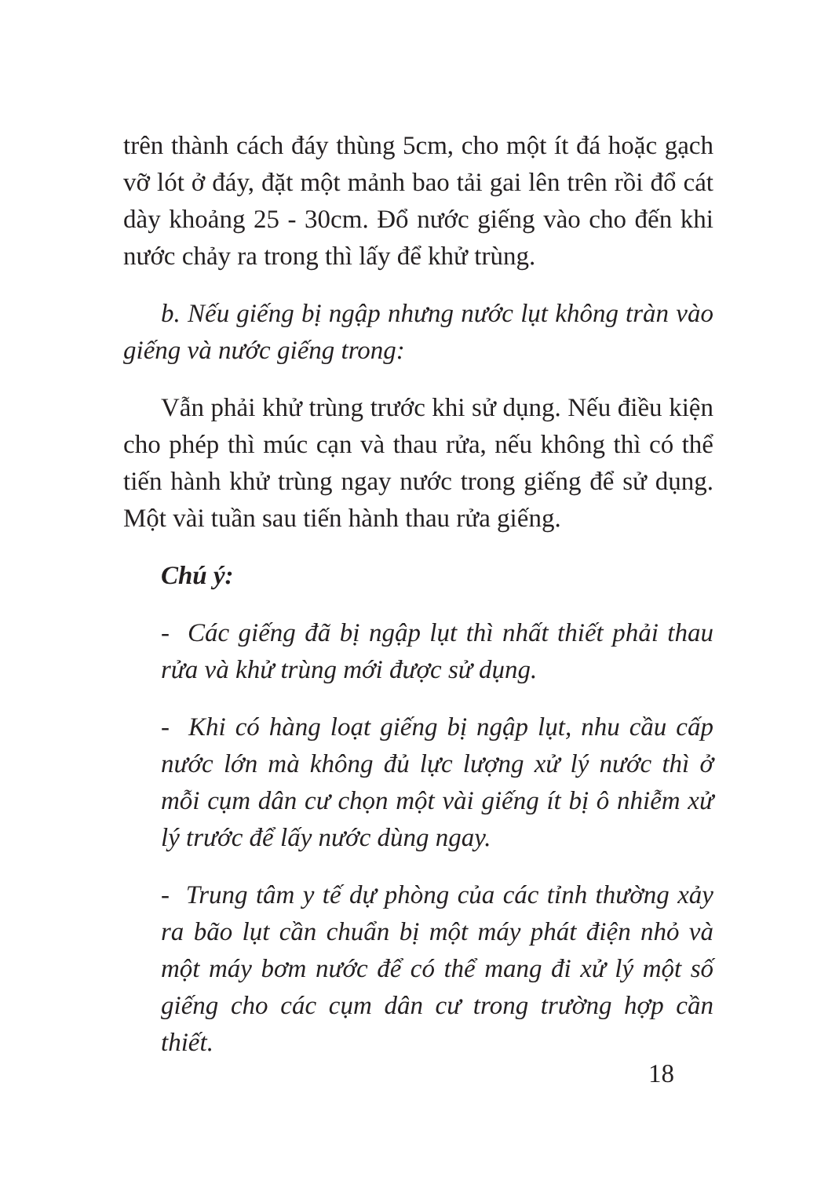trên thành cách đáy thùng 5cm, cho một ít đá hoặc gạch vỡ lót ở đáy, đặt một mảnh bao tải gai lên trên rồi đổ cát dày khoảng 25 - 30cm. Đổ nước giếng vào cho đến khi nước chảy ra trong thì lấy để khử trùng.
b. Nếu giếng bị ngập nhưng nước lụt không tràn vào giếng và nước giếng trong:
Vẫn phải khử trùng trước khi sử dụng. Nếu điều kiện cho phép thì múc cạn và thau rửa, nếu không thì có thể tiến hành khử trùng ngay nước trong giếng để sử dụng. Một vài tuần sau tiến hành thau rửa giếng.
Chú ý:
- Các giếng đã bị ngập lụt thì nhất thiết phải thau rửa và khử trùng mới được sử dụng.
- Khi có hàng loạt giếng bị ngập lụt, nhu cầu cấp nước lớn mà không đủ lực lượng xử lý nước thì ở mỗi cụm dân cư chọn một vài giếng ít bị ô nhiễm xử lý trước để lấy nước dùng ngay.
- Trung tâm y tế dự phòng của các tỉnh thường xảy ra bão lụt cần chuẩn bị một máy phát điện nhỏ và một máy bơm nước để có thể mang đi xử lý một số giếng cho các cụm dân cư trong trường hợp cần thiết.
18